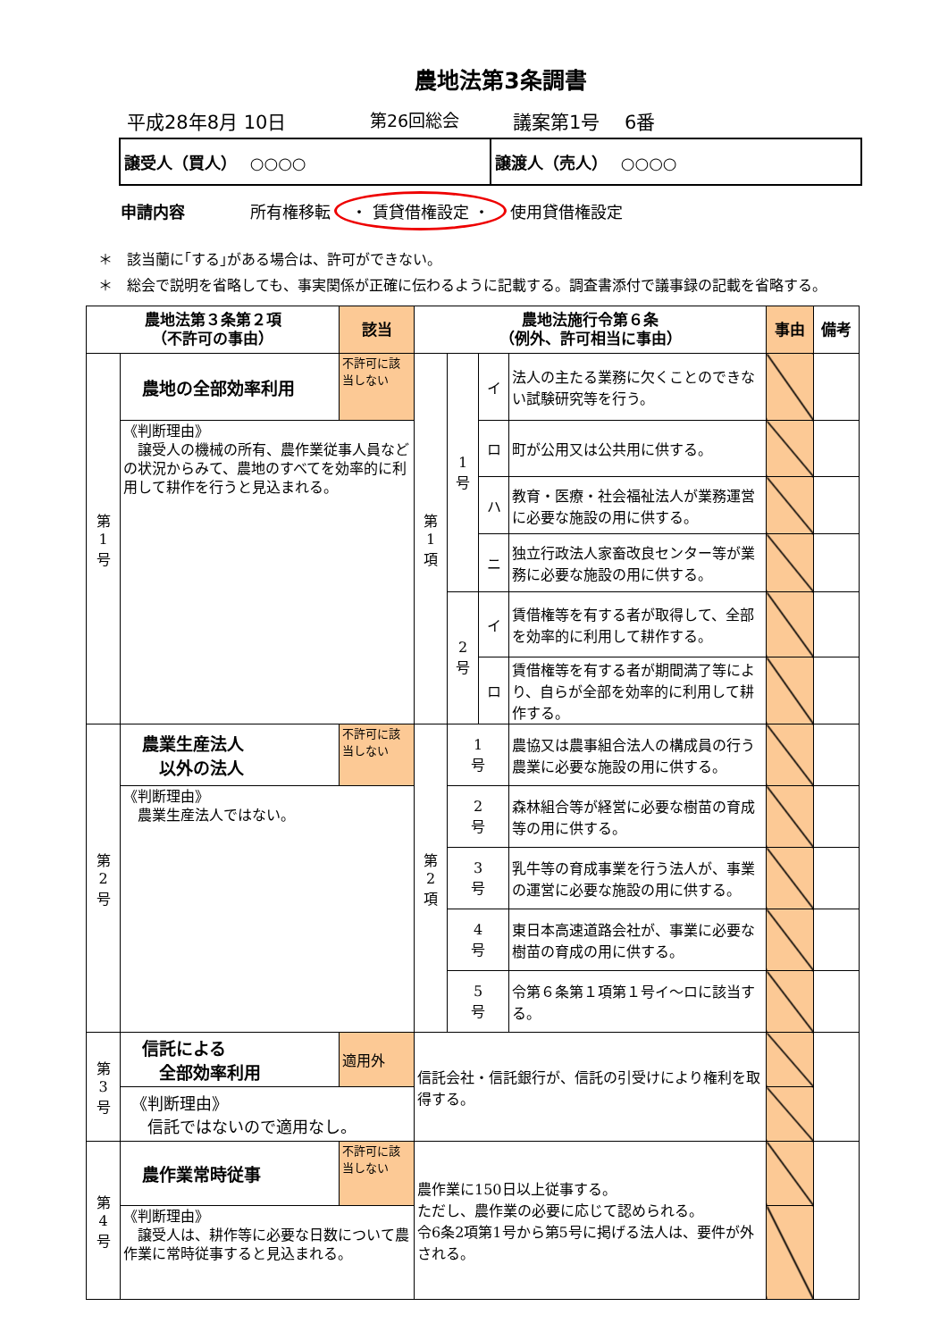農地法第3条調書
平成28年8月 10日 第26回総会 議案第1号　 6番
譲受人（買人）　 ○○○○ 譲渡人（売人）　 ○○○○
申請内容 所有権移転 ・ 賃貸借権設定 ・ 使用貸借権設定
＊　該当蘭に｢する｣がある場合は、許可ができない。
＊　総会で説明を省略しても、事実関係が正確に伝わるように記載する。調査書添付で議事録の記載を省略する。
| 農地法第３条第２項 （不許可の事由） | | 該当 | 農地法施行令第６条 （例外、許可相当に事由） | | | | 事由 | 備考 |
| --- | --- | --- | --- | --- | --- | --- | --- | --- |
| 第 1 号 | 農地の全部効率利用 | 不許可に該当しない | 第 1 項 | 1 号 | イ | 法人の主たる業務に欠くことのできない試験研究等を行う。 | | |
| | 《判断理由》 譲受人の機械の所有、農作業従事人員などの状況からみて、農地のすべてを効率的に利用して耕作を行うと見込まれる。 | | | | ロ | 町が公用又は公共用に供する。 | | |
| | | | | | ハ | 教育・医療・社会福祉法人が業務運営に必要な施設の用に供する。 | | |
| | | | | | ニ | 独立行政法人家畜改良センター等が業務に必要な施設の用に供する。 | | |
| | | | | 2 号 | イ | 賃借権等を有する者が取得して、全部を効率的に利用して耕作する。 | | |
| | | | | | ロ | 賃借権等を有する者が期間満了等により、自らが全部を効率的に利用して耕作する。 | | |
| 第 2 号 | 農業生産法人 以外の法人 | 不許可に該当しない | 第 2 項 | 1 号 | | 農協又は農事組合法人の構成員の行う農業に必要な施設の用に供する。 | | |
| | 《判断理由》 農業生産法人ではない。 | | | 2 号 | | 森林組合等が経営に必要な樹苗の育成等の用に供する。 | | |
| | | | | 3 号 | | 乳牛等の育成事業を行う法人が、事業の運営に必要な施設の用に供する。 | | |
| | | | | 4 号 | | 東日本高速道路会社が、事業に必要な樹苗の育成の用に供する。 | | |
| | | | | 5 号 | | 令第６条第１項第１号イ～ロに該当する。 | | |
| 第 3 号 | 信託による 全部効率利用 | 適用外 | 信託会社・信託銀行が、信託の引受けにより権利を取得する。 | | | | | |
| | 《判断理由》 信託ではないので適用なし。 | | | | | | | |
| 第 4 号 | 農作業常時従事 | 不許可に該当しない | 農作業に150日以上従事する。 ただし、農作業の必要に応じて認められる。 令6条2項第1号から第5号に掲げる法人は、要件が外される。 | | | | | |
| | 《判断理由》 譲受人は、耕作等に必要な日数について農作業に常時従事すると見込まれる。 | | | | | | | |